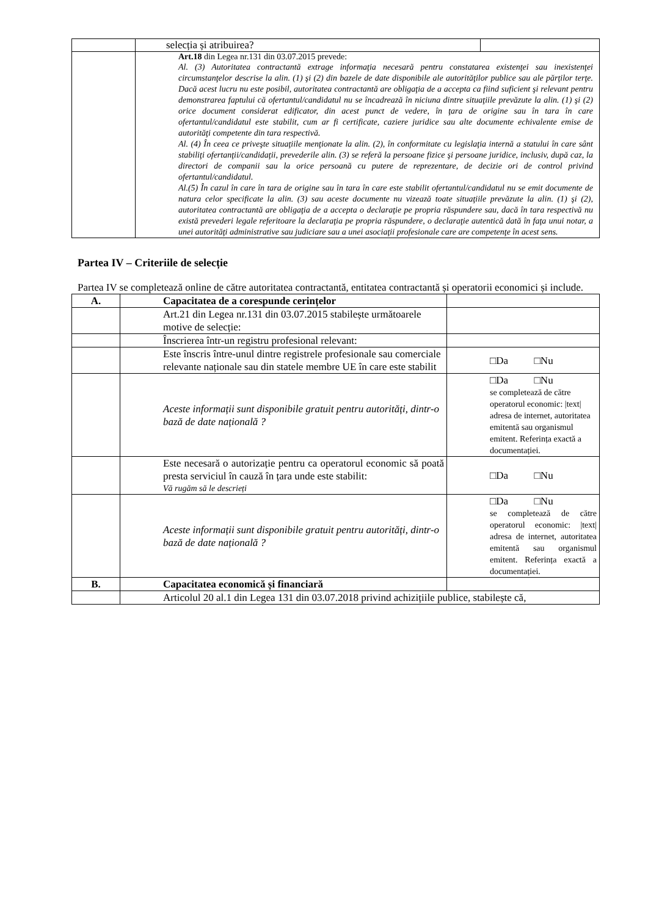| | selecția și atribuirea? | |
| | Art.18 din Legea nr.131 din 03.07.2015 prevede: Al. (3) Autoritatea contractantă extrage informaţia necesară pentru constatarea existenţei sau inexistenţei circumstanţelor descrise la alin. (1) şi (2) din bazele de date disponibile ale autorităţilor publice sau ale părţilor terţe. Dacă acest lucru nu este posibil, autoritatea contractantă are obligaţia de a accepta ca fiind suficient şi relevant pentru demonstrarea faptului că ofertantul/candidatul nu se încadrează în niciuna dintre situaţiile prevăzute la alin. (1) şi (2) orice document considerat edificator, din acest punct de vedere, în ţara de origine sau în tara în care ofertantul/candidatul este stabilit, cum ar fi certificate, caziere juridice sau alte documente echivalente emise de autorităţi competente din tara respectivă. Al. (4) În ceea ce priveşte situaţiile menţionate la alin. (2), în conformitate cu legislaţia internă a statului în care sânt stabiliţi ofertanţii/candidaţii, prevederile alin. (3) se referă la persoane fizice şi persoane juridice, inclusiv, după caz, la directori de companii sau la orice persoană cu putere de reprezentare, de decizie ori de control privind ofertantul/candidatul. Al.(5) În cazul în care în tara de origine sau în tara în care este stabilit ofertantul/candidatul nu se emit documente de natura celor specificate la alin. (3) sau aceste documente nu vizează toate situaţiile prevăzute la alin. (1) şi (2), autoritatea contractantă are obligaţia de a accepta o declaraţie pe propria răspundere sau, dacă în tara respectivă nu există prevederi legale referitoare la declaraţia pe propria răspundere, o declaraţie autentică dată în faţa unui notar, a unei autorităţi administrative sau judiciare sau a unei asociaţii profesionale care are competenţe în acest sens. | |
Partea IV – Criteriile de selecție
Partea IV se completează online de către autoritatea contractantă, entitatea contractantă și operatorii economici și include.
| A. | Capacitatea de a corespunde cerințelor | |
| | Art.21 din Legea nr.131 din 03.07.2015 stabilește următoarele motive de selecție: | |
| | Înscrierea într-un registru profesional relevant: | |
| | Este înscris între-unul dintre registrele profesionale sau comerciale relevante naționale sau din statele membre UE în care este stabilit | □Da □Nu |
| | Aceste informații sunt disponibile gratuit pentru autorități, dintr-o bază de date națională ? | □Da □Nu se completează de către operatorul economic: /text/ adresa de internet, autoritatea emitentă sau organismul emitent. Referința exactă a documentației. |
| | Este necesară o autorizație pentru ca operatorul economic să poată presta serviciul în cauză în țara unde este stabilit: Vă rugăm să le descrieți | □Da □Nu |
| | Aceste informații sunt disponibile gratuit pentru autorități, dintr-o bază de date națională ? | □Da □Nu se completează de către operatorul economic: /text/ adresa de internet, autoritatea emitentă sau organismul emitent. Referința exactă a documentației. |
| B. | Capacitatea economică și financiară | |
| | Articolul 20 al.1 din Legea 131 din 03.07.2018 privind achizițiile publice, stabilește că, | |